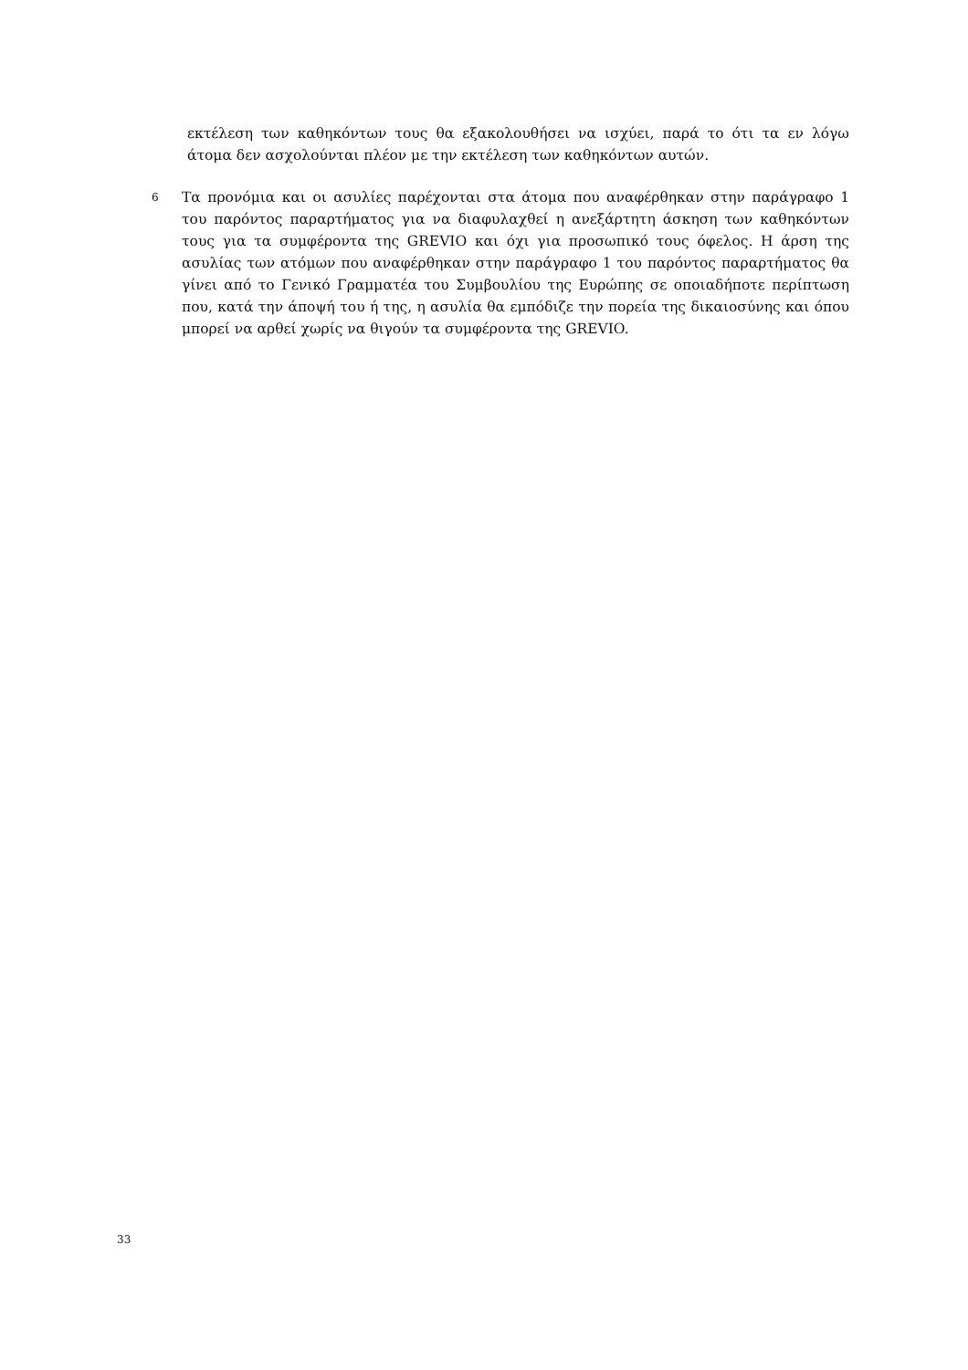εκτέλεση των καθηκόντων τους θα εξακολουθήσει να ισχύει, παρά το ότι τα εν λόγω άτομα δεν ασχολούνται πλέον με την εκτέλεση των καθηκόντων αυτών.
6
Τα προνόμια και οι ασυλίες παρέχονται στα άτομα που αναφέρθηκαν στην παράγραφο 1 του παρόντος παραρτήματος για να διαφυλαχθεί η ανεξάρτητη άσκηση των καθηκόντων τους για τα συμφέροντα της GREVIO και όχι για προσωπικό τους όφελος. Η άρση της ασυλίας των ατόμων που αναφέρθηκαν στην παράγραφο 1 του παρόντος παραρτήματος θα γίνει από το Γενικό Γραμματέα του Συμβουλίου της Ευρώπης σε οποιαδήποτε περίπτωση που, κατά την άποψή του ή της, η ασυλία θα εμπόδιζε την πορεία της δικαιοσύνης και όπου μπορεί να αρθεί χωρίς να θιγούν τα συμφέροντα της GREVIO.
33